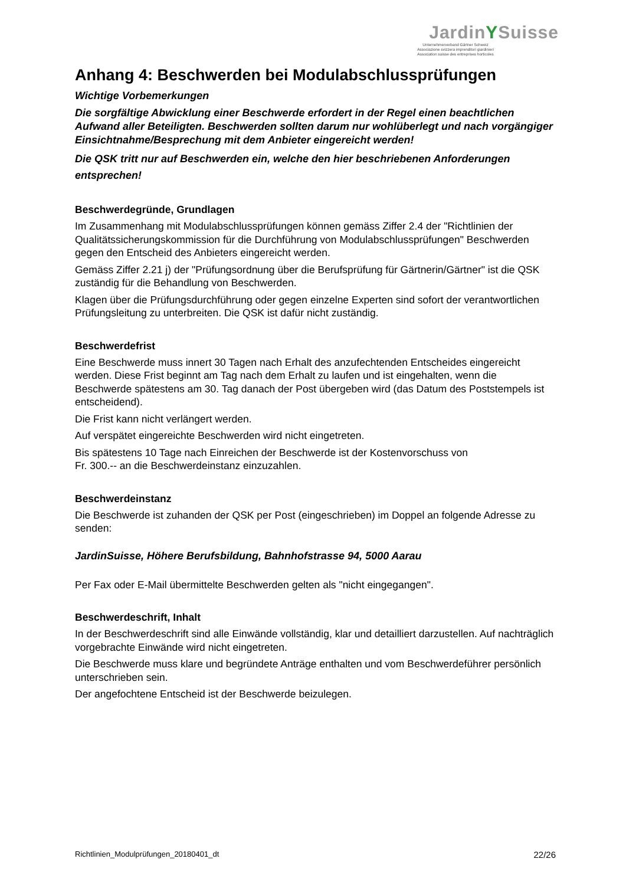JardinYSuisse
Unternehmerverband Gärtner Schweiz
Associazione svizzera imprenditori giardinieri
Association suisse des entreprises horticoles
Anhang 4: Beschwerden bei Modulabschlussprüfungen
Wichtige Vorbemerkungen
Die sorgfältige Abwicklung einer Beschwerde erfordert in der Regel einen beachtlichen Aufwand aller Beteiligten. Beschwerden sollten darum nur wohlüberlegt und nach vorgängiger Einsichtnahme/Besprechung mit dem Anbieter eingereicht werden!
Die QSK tritt nur auf Beschwerden ein, welche den hier beschriebenen Anforderungen entsprechen!
Beschwerdegründe, Grundlagen
Im Zusammenhang mit Modulabschlussprüfungen können gemäss Ziffer 2.4 der "Richtlinien der Qualitätssicherungskommission für die Durchführung von Modulabschlussprüfungen" Beschwerden gegen den Entscheid des Anbieters eingereicht werden.
Gemäss Ziffer 2.21 j) der "Prüfungsordnung über die Berufsprüfung für Gärtnerin/Gärtner" ist die QSK zuständig für die Behandlung von Beschwerden.
Klagen über die Prüfungsdurchführung oder gegen einzelne Experten sind sofort der verantwortlichen Prüfungsleitung zu unterbreiten. Die QSK ist dafür nicht zuständig.
Beschwerdefrist
Eine Beschwerde muss innert 30 Tagen nach Erhalt des anzufechtenden Entscheides eingereicht werden. Diese Frist beginnt am Tag nach dem Erhalt zu laufen und ist eingehalten, wenn die Beschwerde spätestens am 30. Tag danach der Post übergeben wird (das Datum des Poststempels ist entscheidend).
Die Frist kann nicht verlängert werden.
Auf verspätet eingereichte Beschwerden wird nicht eingetreten.
Bis spätestens 10 Tage nach Einreichen der Beschwerde ist der Kostenvorschuss von
Fr. 300.-- an die Beschwerdeinstanz einzuzahlen.
Beschwerdeinstanz
Die Beschwerde ist zuhanden der QSK per Post (eingeschrieben) im Doppel an folgende Adresse zu senden:
JardinSuisse, Höhere Berufsbildung, Bahnhofstrasse 94, 5000 Aarau
Per Fax oder E-Mail übermittelte Beschwerden gelten als "nicht eingegangen".
Beschwerdeschrift, Inhalt
In der Beschwerdeschrift sind alle Einwände vollständig, klar und detailliert darzustellen. Auf nachträglich vorgebrachte Einwände wird nicht eingetreten.
Die Beschwerde muss klare und begründete Anträge enthalten und vom Beschwerdeführer persönlich unterschrieben sein.
Der angefochtene Entscheid ist der Beschwerde beizulegen.
Richtlinien_Modulprüfungen_20180401_dt 22/26